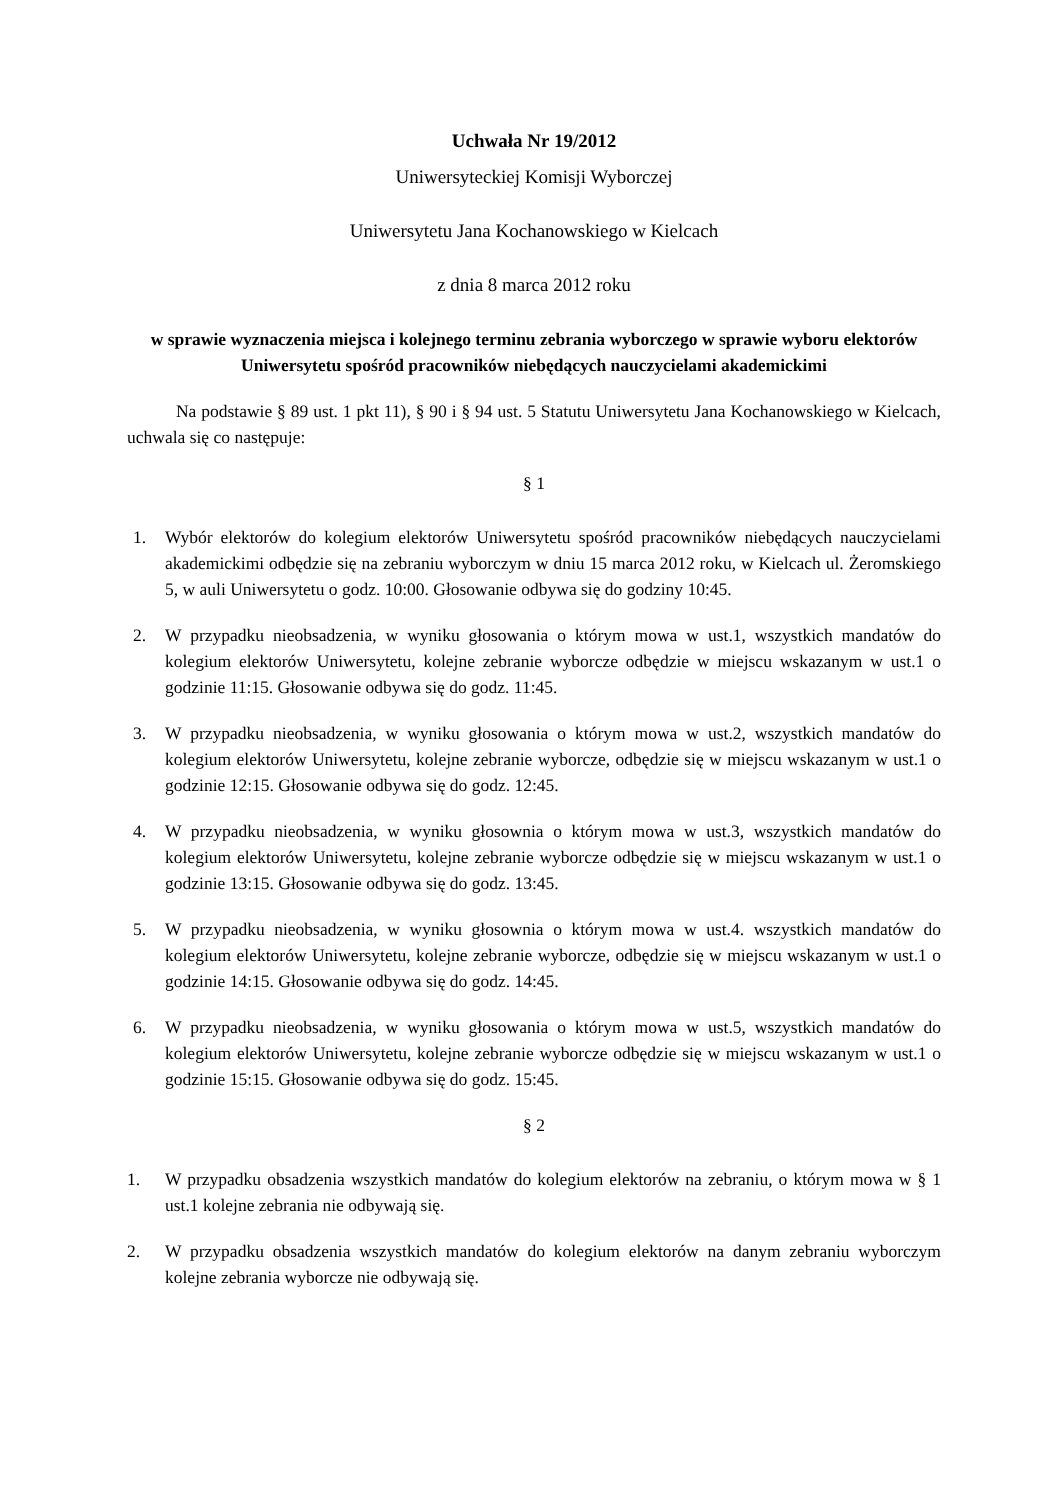Uchwała Nr 19/2012
Uniwersyteckiej Komisji Wyborczej
Uniwersytetu Jana Kochanowskiego w Kielcach
z dnia 8 marca 2012 roku
w sprawie wyznaczenia miejsca i kolejnego terminu zebrania wyborczego w sprawie wyboru elektorów Uniwersytetu spośród pracowników niebędących nauczycielami akademickimi
Na podstawie § 89 ust. 1 pkt 11), § 90 i § 94 ust. 5 Statutu Uniwersytetu Jana Kochanowskiego w Kielcach, uchwala się co następuje:
§ 1
1. Wybór elektorów do kolegium elektorów Uniwersytetu spośród pracowników niebędących nauczycielami akademickimi odbędzie się na zebraniu wyborczym w dniu 15 marca 2012 roku, w Kielcach ul. Żeromskiego 5, w auli Uniwersytetu o godz. 10:00. Głosowanie odbywa się do godziny 10:45.
2. W przypadku nieobsadzenia, w wyniku głosowania o którym mowa w ust.1, wszystkich mandatów do kolegium elektorów Uniwersytetu, kolejne zebranie wyborcze odbędzie w miejscu wskazanym w ust.1 o godzinie 11:15. Głosowanie odbywa się do godz. 11:45.
3. W przypadku nieobsadzenia, w wyniku głosowania o którym mowa w ust.2, wszystkich mandatów do kolegium elektorów Uniwersytetu, kolejne zebranie wyborcze, odbędzie się w miejscu wskazanym w ust.1 o godzinie 12:15. Głosowanie odbywa się do godz. 12:45.
4. W przypadku nieobsadzenia, w wyniku głosownia o którym mowa w ust.3, wszystkich mandatów do kolegium elektorów Uniwersytetu, kolejne zebranie wyborcze odbędzie się w miejscu wskazanym w ust.1 o godzinie 13:15. Głosowanie odbywa się do godz. 13:45.
5. W przypadku nieobsadzenia, w wyniku głosownia o którym mowa w ust.4. wszystkich mandatów do kolegium elektorów Uniwersytetu, kolejne zebranie wyborcze, odbędzie się w miejscu wskazanym w ust.1 o godzinie 14:15. Głosowanie odbywa się do godz. 14:45.
6. W przypadku nieobsadzenia, w wyniku głosowania o którym mowa w ust.5, wszystkich mandatów do kolegium elektorów Uniwersytetu, kolejne zebranie wyborcze odbędzie się w miejscu wskazanym w ust.1 o godzinie 15:15. Głosowanie odbywa się do godz. 15:45.
§ 2
1. W przypadku obsadzenia wszystkich mandatów do kolegium elektorów na zebraniu, o którym mowa w § 1 ust.1 kolejne zebrania nie odbywają się.
2. W przypadku obsadzenia wszystkich mandatów do kolegium elektorów na danym zebraniu wyborczym kolejne zebrania wyborcze nie odbywają się.